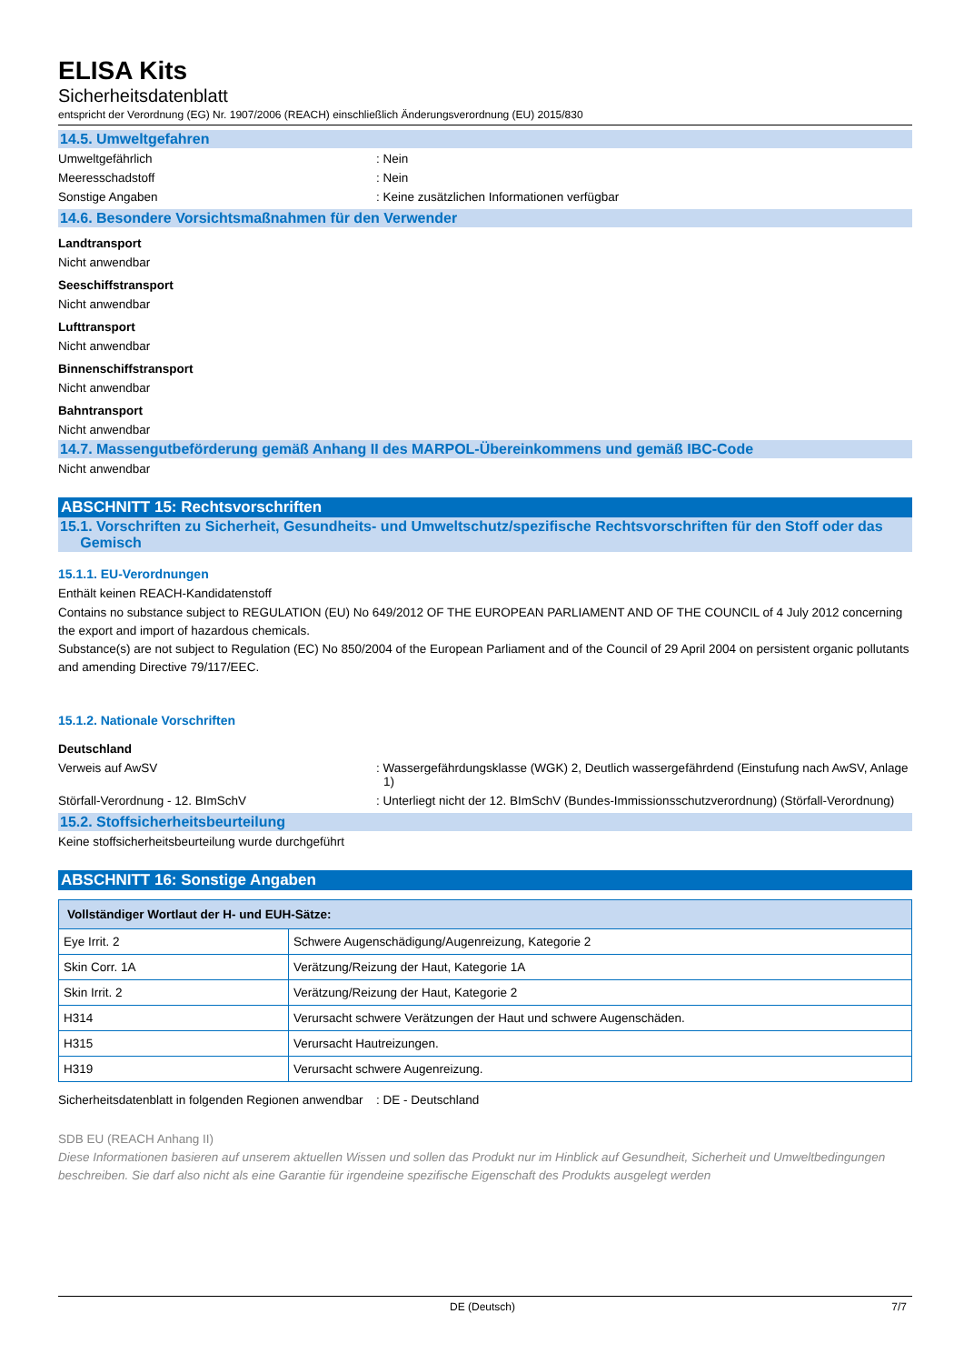ELISA Kits
Sicherheitsdatenblatt
entspricht der Verordnung (EG) Nr. 1907/2006 (REACH) einschließlich Änderungsverordnung (EU) 2015/830
14.5. Umweltgefahren
Umweltgefährlich : Nein
Meeresschadstoff : Nein
Sonstige Angaben : Keine zusätzlichen Informationen verfügbar
14.6. Besondere Vorsichtsmaßnahmen für den Verwender
Landtransport
Nicht anwendbar
Seeschiffstransport
Nicht anwendbar
Lufttransport
Nicht anwendbar
Binnenschiffstransport
Nicht anwendbar
Bahntransport
Nicht anwendbar
14.7. Massengutbeförderung gemäß Anhang II des MARPOL-Übereinkommens und gemäß IBC-Code
Nicht anwendbar
ABSCHNITT 15: Rechtsvorschriften
15.1. Vorschriften zu Sicherheit, Gesundheits- und Umweltschutz/spezifische Rechtsvorschriften für den Stoff oder das
Gemisch
15.1.1. EU-Verordnungen
Enthält keinen REACH-Kandidatenstoff
Contains no substance subject to REGULATION (EU) No 649/2012 OF THE EUROPEAN PARLIAMENT AND OF THE COUNCIL of 4 July 2012 concerning the export and import of hazardous chemicals.
Substance(s) are not subject to Regulation (EC) No 850/2004 of the European Parliament and of the Council of 29 April 2004 on persistent organic pollutants and amending Directive 79/117/EEC.
15.1.2. Nationale Vorschriften
Deutschland
Verweis auf AwSV : Wassergefährdungsklasse (WGK) 2, Deutlich wassergefährdend (Einstufung nach AwSV, Anlage 1)
Störfall-Verordnung - 12. BImSchV : Unterliegt nicht der 12. BImSchV (Bundes-Immissionsschutzverordnung) (Störfall-Verordnung)
15.2. Stoffsicherheitsbeurteilung
Keine stoffsicherheitsbeurteilung wurde durchgeführt
ABSCHNITT 16: Sonstige Angaben
| Vollständiger Wortlaut der H- und EUH-Sätze: | |
| --- | --- |
| Eye Irrit. 2 | Schwere Augenschädigung/Augenreizung, Kategorie 2 |
| Skin Corr. 1A | Verätzung/Reizung der Haut, Kategorie 1A |
| Skin Irrit. 2 | Verätzung/Reizung der Haut, Kategorie 2 |
| H314 | Verursacht schwere Verätzungen der Haut und schwere Augenschäden. |
| H315 | Verursacht Hautreizungen. |
| H319 | Verursacht schwere Augenreizung. |
Sicherheitsdatenblatt in folgenden Regionen anwendbar
: DE - Deutschland
SDB EU (REACH Anhang II)
Diese Informationen basieren auf unserem aktuellen Wissen und sollen das Produkt nur im Hinblick auf Gesundheit, Sicherheit und Umweltbedingungen beschreiben. Sie darf also nicht als eine Garantie für irgendeine spezifische Eigenschaft des Produkts ausgelegt werden
DE (Deutsch) 7/7